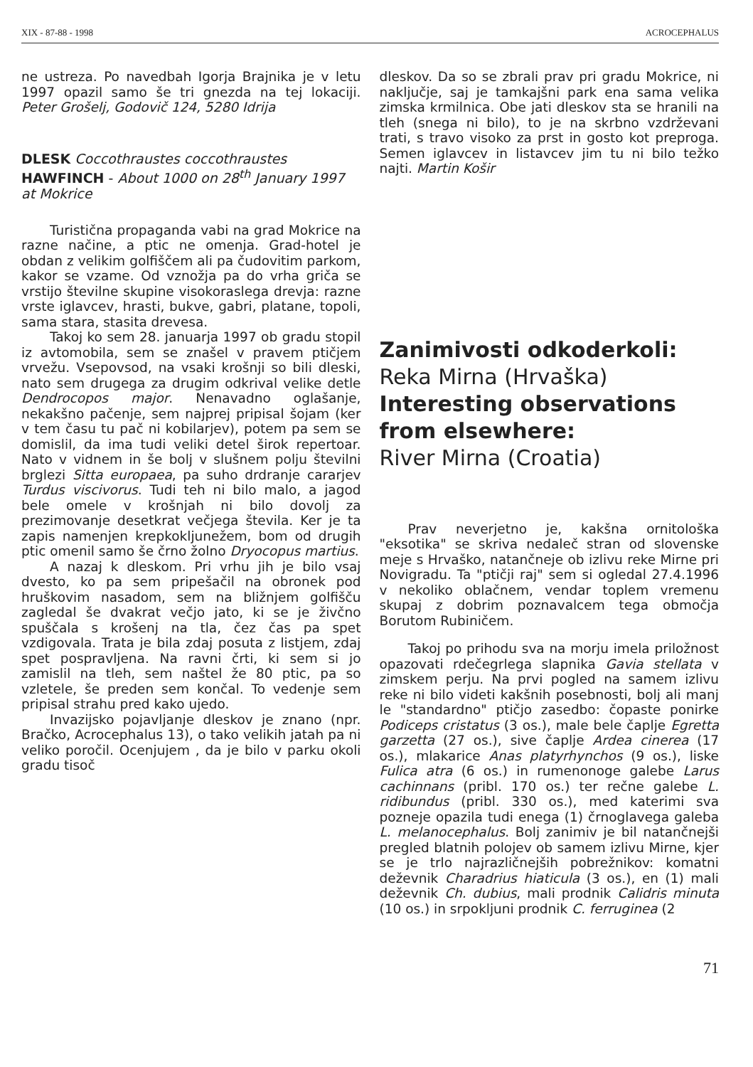XIX - 87-88 - 1998 ACROCEPHALUS
ne ustreza. Po navedbah Igorja Brajnika je v letu 1997 opazil samo še tri gnezda na tej lokaciji. Peter Grošelj, Godovič 124, 5280 Idrija
DLESK Coccothraustes coccothraustes
HAWFINCH - About 1000 on 28<sup>th</sup> January 1997 at Mokrice
Turistična propaganda vabi na grad Mokrice na razne načine, a ptic ne omenja. Grad-hotel je obdan z velikim golfiščem ali pa čudovitim parkom, kakor se vzame. Od vznožja pa do vrha griča se vrstijo številne skupine visokoraslega drevja: razne vrste iglavcev, hrasti, bukve, gabri, platane, topoli, sama stara, stasita drevesa.
Takoj ko sem 28. januarja 1997 ob gradu stopil iz avtomobila, sem se znašel v pravem ptičjem vrvežu. Vsepovsod, na vsaki krošnji so bili dleski, nato sem drugega za drugim odkrival velike detle Dendrocopos major. Nenavadno oglašanje, nekakšno pačenje, sem najprej pripisal šojam (ker v tem času tu pač ni kobilarjev), potem pa sem se domislil, da ima tudi veliki detel širok repertoar. Nato v vidnem in še bolj v slušnem polju številni brglezi Sitta europaea, pa suho drdranje cararjev Turdus viscivorus. Tudi teh ni bilo malo, a jagod bele omele v krošnjah ni bilo dovolj za prezimovanje desetkrat večjega števila. Ker je ta zapis namenjen krepkokljunežem, bom od drugih ptic omenil samo še črno žolno Dryocopus martius.
A nazaj k dleskom. Pri vrhu jih je bilo vsaj dvesto, ko pa sem pripešačil na obronek pod hruškovim nasadom, sem na bližnjem golfišču zagledal še dvakrat večjo jato, ki se je živčno spuščala s krošenj na tla, čez čas pa spet vzdigovala. Trata je bila zdaj posuta z listjem, zdaj spet pospravljena. Na ravni črti, ki sem si jo zamislil na tleh, sem naštel že 80 ptic, pa so vzletele, še preden sem končal. To vedenje sem pripisal strahu pred kako ujedo.
Invazijsko pojavljanje dleskov je znano (npr. Bračko, Acrocephalus 13), o tako velikih jatah pa ni veliko poročil. Ocenjujem , da je bilo v parku okoli gradu tisoč
dleskov. Da so se zbrali prav pri gradu Mokrice, ni naključje, saj je tamkajšni park ena sama velika zimska krmilnica. Obe jati dleskov sta se hranili na tleh (snega ni bilo), to je na skrbno vzdrževani trati, s travo visoko za prst in gosto kot preproga. Semen iglavcev in listavcev jim tu ni bilo težko najti. Martin Košir
Zanimivosti odkoderkoli:
Reka Mirna (Hrvaška)
Interesting observations from elsewhere:
River Mirna (Croatia)
Prav neverjetno je, kakšna ornitološka "eksotika" se skriva nedaleč stran od slovenske meje s Hrvaško, natančneje ob izlivu reke Mirne pri Novigradu. Ta "ptičji raj" sem si ogledal 27.4.1996 v nekoliko oblačnem, vendar toplem vremenu skupaj z dobrim poznavalcem tega območja Borutom Rubiničem.
Takoj po prihodu sva na morju imela priložnost opazovati rdečegrlega slapnika Gavia stellata v zimskem perju. Na prvi pogled na samem izlivu reke ni bilo videti kakšnih posebnosti, bolj ali manj le "standardno" ptičjo zasedbo: čopaste ponirke Podiceps cristatus (3 os.), male bele čaplje Egretta garzetta (27 os.), sive čaplje Ardea cinerea (17 os.), mlakarice Anas platyrhynchos (9 os.), liske Fulica atra (6 os.) in rumenonoge galebe Larus cachinnans (pribl. 170 os.) ter rečne galebe L. ridibundus (pribl. 330 os.), med katerimi sva pozneje opazila tudi enega (1) črnoglavega galeba L. melanocephalus. Bolj zanimiv je bil natančnejši pregled blatnih polojev ob samem izlivu Mirne, kjer se je trlo najrazličnejših pobrežnikov: komatni deževnik Charadrius hiaticula (3 os.), en (1) mali deževnik Ch. dubius, mali prodnik Calidris minuta (10 os.) in srpokljuni prodnik C. ferruginea (2
71